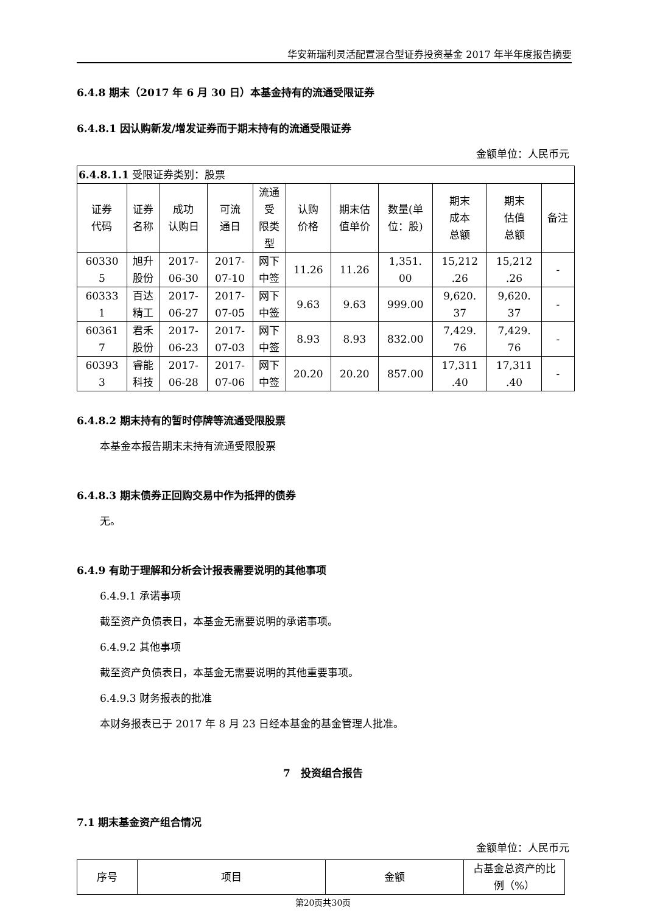华安新瑞利灵活配置混合型证券投资基金 2017 年半年度报告摘要
6.4.8 期末（2017 年 6 月 30 日）本基金持有的流通受限证券
6.4.8.1 因认购新发/增发证券而于期末持有的流通受限证券
金额单位：人民币元
| 6.4.8.1.1 受限证券类别：股票 | | | | | | | | | | |
| 证券 代码 | 证券 名称 | 成功 认购日 | 可流 通日 | 流通 受 限类 型 | 认购 价格 | 期末估 值单价 | 数量(单 位：股) | 期末 成本 总额 | 期末 估值 总额 | 备注 |
| 60330 5 | 旭升 股份 | 2017- 06-30 | 2017- 07-10 | 网下 中签 | 11.26 | 11.26 | 1,351. 00 | 15,212 .26 | 15,212 .26 | - |
| 60333 1 | 百达 精工 | 2017- 06-27 | 2017- 07-05 | 网下 中签 | 9.63 | 9.63 | 999.00 | 9,620. 37 | 9,620. 37 | - |
| 60361 7 | 君禾 股份 | 2017- 06-23 | 2017- 07-03 | 网下 中签 | 8.93 | 8.93 | 832.00 | 7,429. 76 | 7,429. 76 | - |
| 60393 3 | 睿能 科技 | 2017- 06-28 | 2017- 07-06 | 网下 中签 | 20.20 | 20.20 | 857.00 | 17,311 .40 | 17,311 .40 | - |
6.4.8.2 期末持有的暂时停牌等流通受限股票
本基金本报告期末未持有流通受限股票
6.4.8.3 期末债券正回购交易中作为抵押的债券
无。
6.4.9 有助于理解和分析会计报表需要说明的其他事项
6.4.9.1 承诺事项
截至资产负债表日，本基金无需要说明的承诺事项。
6.4.9.2 其他事项
截至资产负债表日，本基金无需要说明的其他重要事项。
6.4.9.3 财务报表的批准
本财务报表已于 2017 年 8 月 23 日经本基金的基金管理人批准。
7　投资组合报告
7.1 期末基金资产组合情况
金额单位：人民币元
| 序号 | 项目 | 金额 | 占基金总资产的比 例（%） |
| --- | --- | --- | --- |
第20页共30页